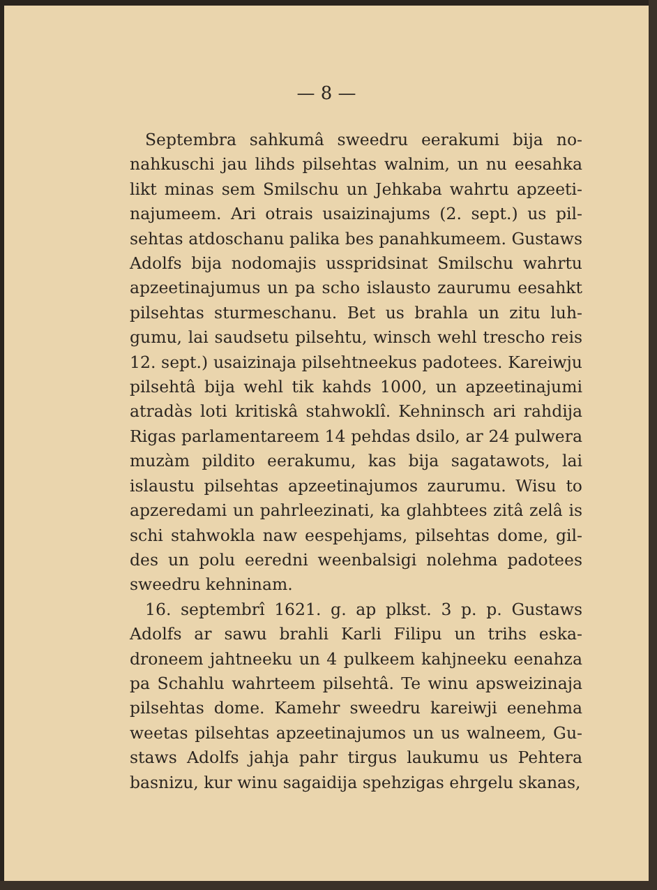— 8 —
Septembra sahkumâ sweedru eerakumi bija no­nahkuschi jau lihds pilsehtas walnim, un nu eesahka likt minas sem Smilschu un Jehkaba wahrtu apzeeti­najumeem. Ari otrais usaizinajums (2. sept.) us pil­sehtas atdoschanu palika bes panahkumeem. Gustaws Adolfs bija nodomajis usspridsinat Smilschu wahrtu apzeetinajumus un pa scho islausto zaurumu eesahkt pilsehtas sturmeschanu. Bet us brahla un zitu luh­gumu, lai saudsetu pilsehtu, winsch wehl trescho reis 12. sept.) usaizinaja pilsehtneekus padotees. Kareiwju pilsehtâ bija wehl tik kahds 1000, un apzeetinajumi atradàs loti kritiskâ stahwoklî. Kehninsch ari rahdija Rigas parlamentareem 14 pehdas dsilo, ar 24 pul­wera muzàm pildito eerakumu, kas bija sagatawots, lai islaustu pilsehtas apzeetinajumos zaurumu. Wisu to apzeredami un pahrleezinati, ka glahbtees zitâ zelâ is schi stahwokla naw eespehjams, pilsehtas dome, gil­des un polu eeredni weenbalsigi nolehma padotees sweedru kehninam.
16. septembrî 1621. g. ap plkst. 3 p. p. Gustaws Adolfs ar sawu brahli Karli Filipu un trihs eska­droneem jahtneeku un 4 pulkeem kahjneeku eenahza pa Schahlu wahrteem pilsehtâ. Te winu apsweizinaja pilsehtas dome. Kamehr sweedru kareiwji eenehma weetas pilsehtas apzeetinajumos un us walneem, Gu­staws Adolfs jahja pahr tirgus laukumu us Pehtera basnizu, kur winu sagaidija spehzigas ehrgelu skanas,